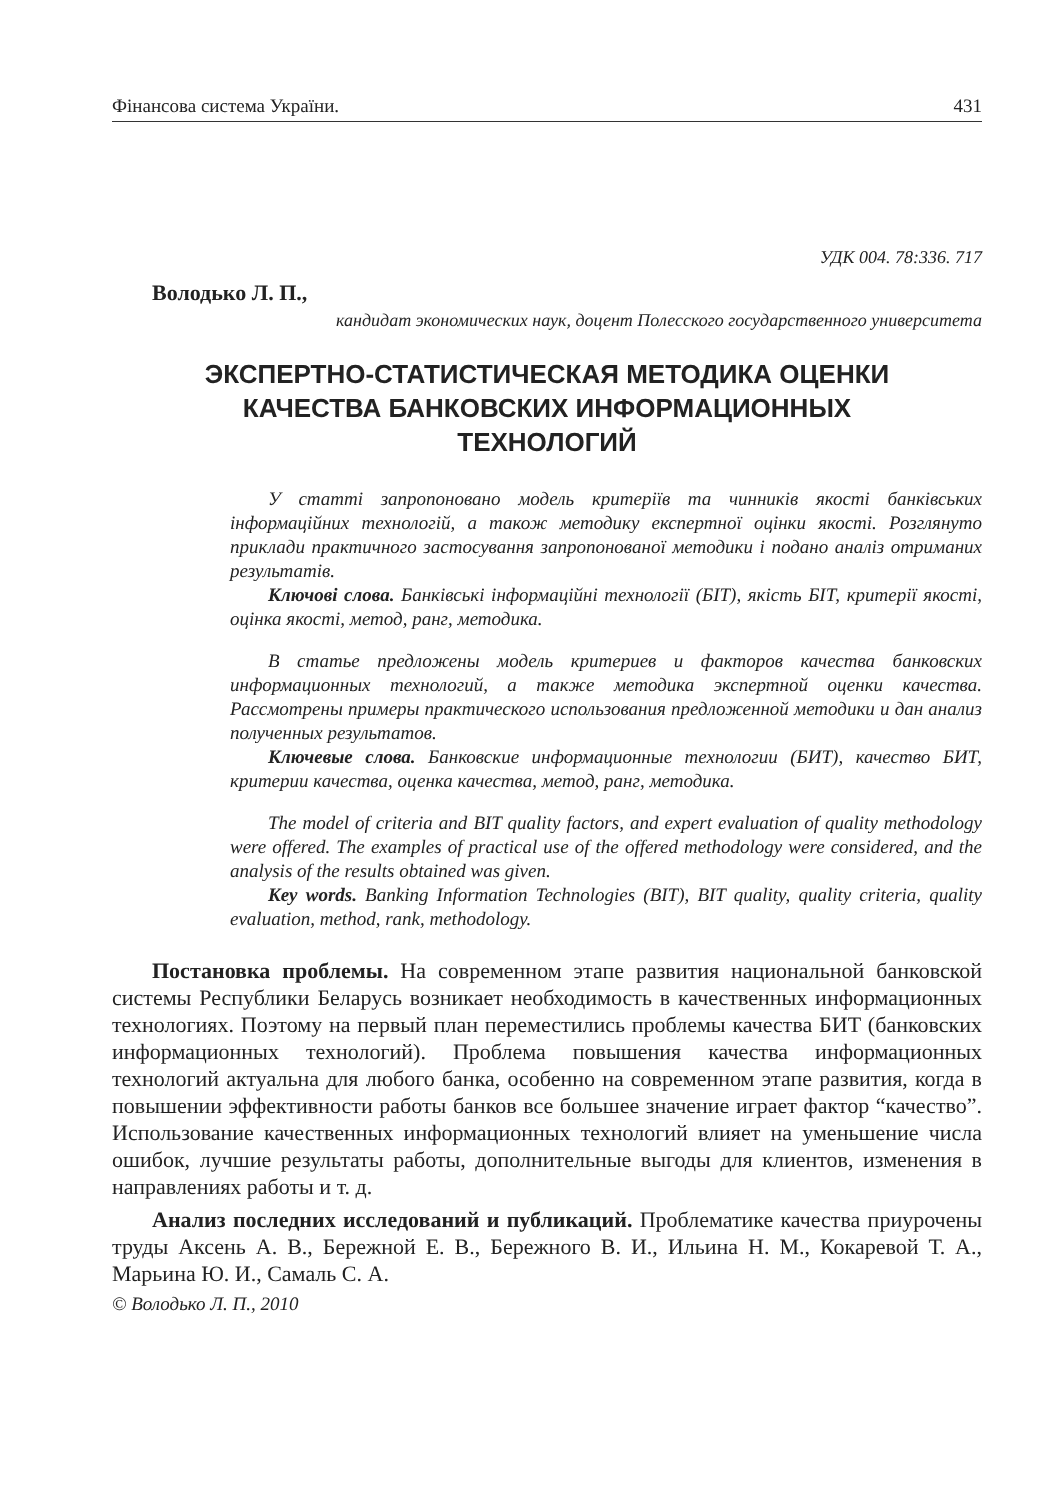Фінансова система України. 431
УДК 004. 78:336. 717
Володько Л. П.,
кандидат экономических наук, доцент Полесского государственного университета
ЭКСПЕРТНО-СТАТИСТИЧЕСКАЯ МЕТОДИКА ОЦЕНКИ
КАЧЕСТВА БАНКОВСКИХ ИНФОРМАЦИОННЫХ
ТЕХНОЛОГИЙ
У статті запропоновано модель критеріїв та чинників якості банківських інформаційних технологій, а також методику експертної оцінки якості. Розглянуто приклади практичного застосування запропонованої методики і подано аналіз отриманих результатів.
Ключові слова. Банківські інформаційні технології (БІТ), якість БІТ, критерії якості, оцінка якості, метод, ранг, методика.
В статье предложены модель критериев и факторов качества банковских информационных технологий, а также методика экспертной оценки качества. Рассмотрены примеры практического использования предложенной методики и дан анализ полученных результатов.
Ключевые слова. Банковские информационные технологии (БИТ), качество БИТ, критерии качества, оценка качества, метод, ранг, методика.
The model of criteria and BIT quality factors, and expert evaluation of quality methodology were offered. The examples of practical use of the offered methodology were considered, and the analysis of the results obtained was given.
Key words. Banking Information Technologies (BIT), BIT quality, quality criteria, quality evaluation, method, rank, methodology.
Постановка проблемы. На современном этапе развития национальной банковской системы Республики Беларусь возникает необходимость в качественных информационных технологиях. Поэтому на первый план переместились проблемы качества БИТ (банковских информационных технологий). Проблема повышения качества информационных технологий актуальна для любого банка, особенно на современном этапе развития, когда в повышении эффективности работы банков все большее значение играет фактор “качество”. Использование качественных информационных технологий влияет на уменьшение числа ошибок, лучшие результаты работы, дополнительные выгоды для клиентов, изменения в направлениях работы и т. д.
Анализ последних исследований и публикаций. Проблематике качества приурочены труды Аксень А. В., Бережной Е. В., Бережного В. И., Ильина Н. М., Кокаревой Т. А., Марьина Ю. И., Самаль С. А.
© Володько Л. П., 2010